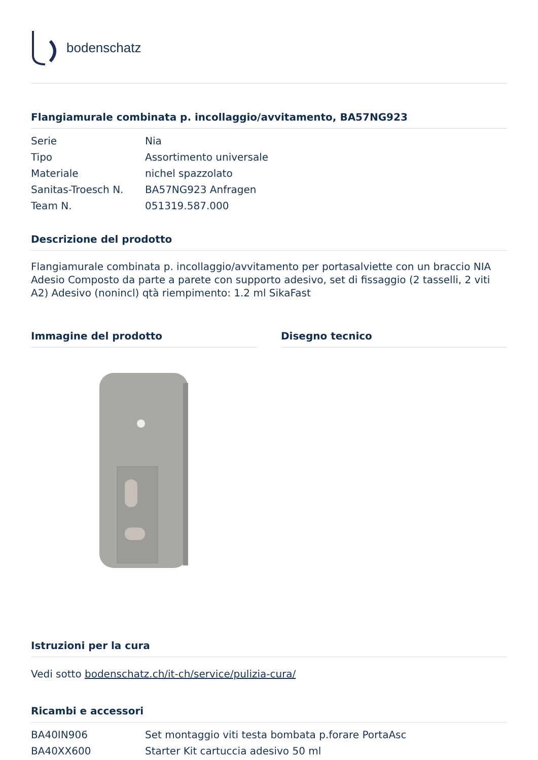bodenschatz
Flangiamurale combinata p. incollaggio/avvitamento, BA57NG923
| Serie | Nia |
| Tipo | Assortimento universale |
| Materiale | nichel spazzolato |
| Sanitas-Troesch N. | BA57NG923 Anfragen |
| Team N. | 051319.587.000 |
Descrizione del prodotto
Flangiamurale combinata p. incollaggio/avvitamento per portasalviette con un braccio NIA Adesio Composto da parte a parete con supporto adesivo, set di fissaggio (2 tasselli, 2 viti A2) Adesivo (nonincl) qtà riempimento: 1.2 ml SikaFast
Immagine del prodotto Disegno tecnico
Istruzioni per la cura
Vedi sotto bodenschatz.ch/it-ch/service/pulizia-cura/
Ricambi e accessori
| BA40IN906 | Set montaggio viti testa bombata p.forare PortaAsc |
| BA40XX600 | Starter Kit cartuccia adesivo 50 ml |